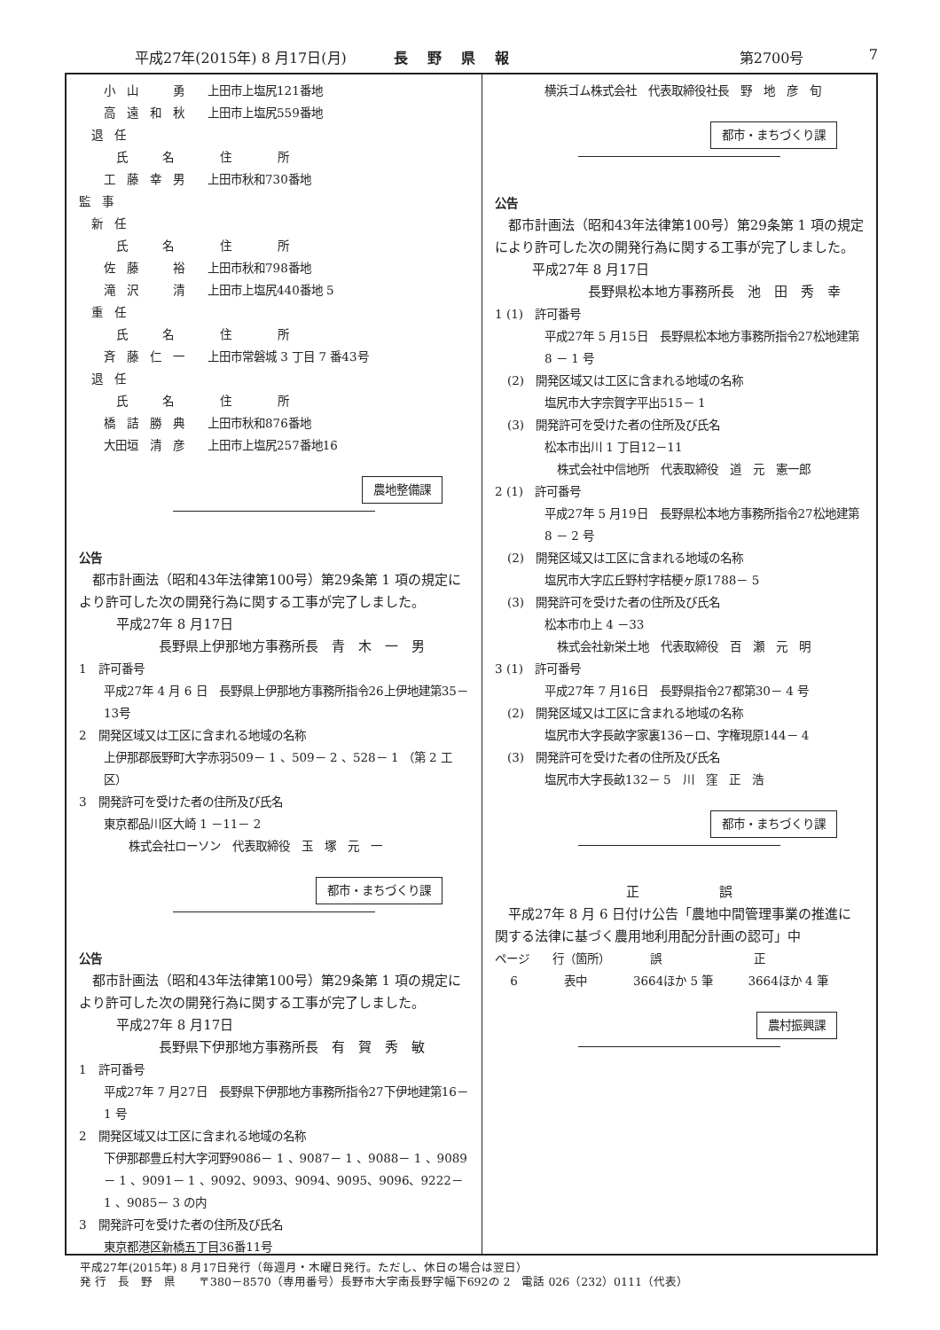平成27年(2015年) 8 月17日(月) 長野県報 第2700号 7
小　山　　　勇　　上田市上塩尻121番地
高　遠　和　秋　　上田市上塩尻559番地
退　任
氏　　　名　　　　住　　　　所
工　藤　幸　男　　上田市秋和730番地
監　事
新　任
氏　　　名　　　　住　　　　所
佐　藤　　　裕　　上田市秋和798番地
滝　沢　　　清　　上田市上塩尻440番地 5
重　任
氏　　　名　　　　住　　　　所
斉　藤　仁　一　　上田市常磐城 3 丁目 7 番43号
退　任
氏　　　名　　　　住　　　　所
橋　詰　勝　典　　上田市秋和876番地
大田垣　清　彦　　上田市上塩尻257番地16
農地整備課
公告
　都市計画法（昭和43年法律第100号）第29条第 1 項の規定により許可した次の開発行為に関する工事が完了しました。
平成27年 8 月17日
長野県上伊那地方事務所長　青　木　一　男
1　許可番号
平成27年 4 月 6 日　長野県上伊那地方事務所指令26上伊地建第35－13号
2　開発区域又は工区に含まれる地域の名称
上伊那郡辰野町大字赤羽509－ 1 、509－ 2 、528－ 1 （第 2 工区）
3　開発許可を受けた者の住所及び氏名
東京都品川区大崎 1 －11－ 2
株式会社ローソン　代表取締役　玉　塚　元　一
都市・まちづくり課
公告
　都市計画法（昭和43年法律第100号）第29条第 1 項の規定により許可した次の開発行為に関する工事が完了しました。
平成27年 8 月17日
長野県下伊那地方事務所長　有　賀　秀　敏
1　許可番号
平成27年 7 月27日　長野県下伊那地方事務所指令27下伊地建第16－ 1 号
2　開発区域又は工区に含まれる地域の名称
下伊那郡豊丘村大字河野9086－ 1 、9087－ 1 、9088－ 1 、9089－ 1 、9091－ 1 、9092、9093、9094、9095、9096、9222－ 1 、9085－ 3 の内
3　開発許可を受けた者の住所及び氏名
東京都港区新橋五丁目36番11号
横浜ゴム株式会社　代表取締役社長　野　地　彦　旬
都市・まちづくり課
公告
　都市計画法（昭和43年法律第100号）第29条第 1 項の規定により許可した次の開発行為に関する工事が完了しました。
平成27年 8 月17日
長野県松本地方事務所長　池　田　秀　幸
1 (1)　許可番号
平成27年 5 月15日　長野県松本地方事務所指令27松地建第 8 － 1 号
(2)　開発区域又は工区に含まれる地域の名称
塩尻市大字宗賀字平出515－ 1
(3)　開発許可を受けた者の住所及び氏名
松本市出川 1 丁目12－11
株式会社中信地所　代表取締役　道　元　憲一郎
2 (1)　許可番号
平成27年 5 月19日　長野県松本地方事務所指令27松地建第 8 － 2 号
(2)　開発区域又は工区に含まれる地域の名称
塩尻市大字広丘野村字桔梗ヶ原1788－ 5
(3)　開発許可を受けた者の住所及び氏名
松本市巾上 4 －33
株式会社新栄土地　代表取締役　百　瀬　元　明
3 (1)　許可番号
平成27年 7 月16日　長野県指令27都第30－ 4 号
(2)　開発区域又は工区に含まれる地域の名称
塩尻市大字長畝字家裏136－ロ、字権現原144－ 4
(3)　開発許可を受けた者の住所及び氏名
塩尻市大字長畝132－ 5　川　窪　正　浩
都市・まちづくり課
正　　　　　　誤
　平成27年 8 月 6 日付け公告「農地中間管理事業の推進に関する法律に基づく農用地利用配分計画の認可」中
ページ　　行（箇所）　　　　誤　　　　　　　　正
　 6　　　　表中　　　　3664ほか 5 筆　　　3664ほか 4 筆
農村振興課
平成27年(2015年) 8 月17日発行（毎週月・木曜日発行。ただし、休日の場合は翌日）
発 行　長　野　県　　〒380－8570（専用番号）長野市大字南長野字幅下692の 2　電話 026（232）0111（代表）